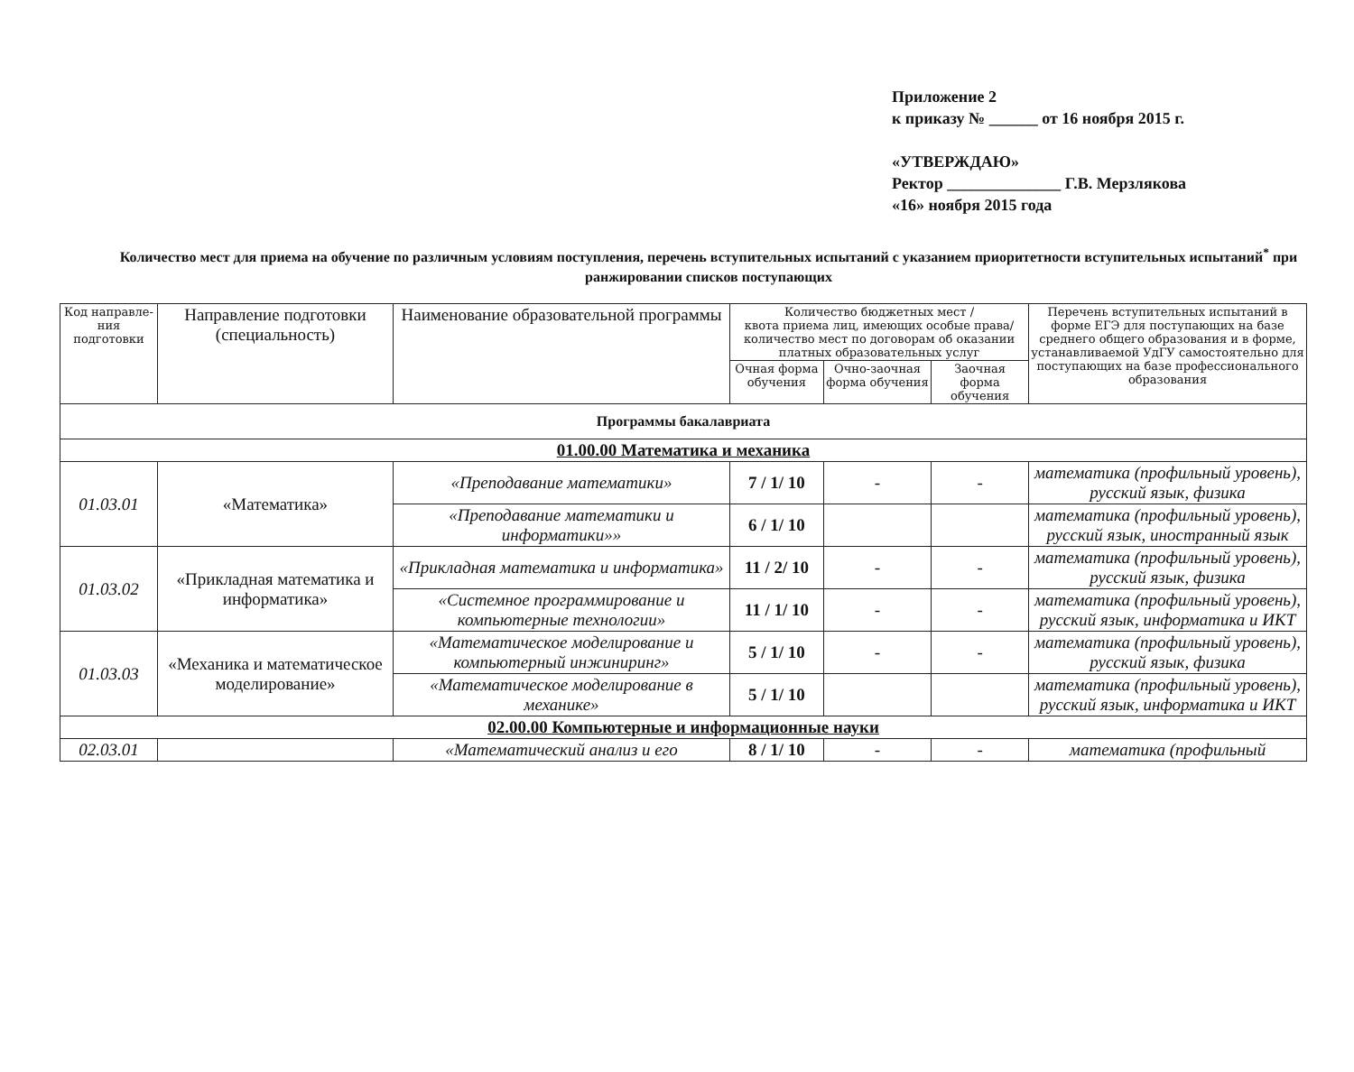Приложение 2
к приказу № ______ от 16 ноября 2015 г.
«УТВЕРЖДАЮ»
Ректор ______________ Г.В. Мерзлякова
«16» ноября 2015 года
Количество мест для приема на обучение по различным условиям поступления, перечень вступительных испытаний с указанием приоритетности вступительных испытаний<sup>*</sup> при ранжировании списков поступающих
| Код направле-ния подготовки | Направление подготовки (специальность) | Наименование образовательной программы | Количество бюджетных мест / квота приема лиц, имеющих особые права/ количество мест по договорам об оказании платных образовательных услуг | | | Перечень вступительных испытаний в форме ЕГЭ для поступающих на базе среднего общего образования и в форме, устанавливаемой УдГУ самостоятельно для поступающих на базе профессионального образования |
| --- | --- | --- | --- | --- | --- | --- |
| | | | Очная форма обучения | Очно-заочная форма обучения | Заочная форма обучения | |
| Программы бакалавриата | | | | | | |
| 01.00.00 Математика и механика | | | | | | |
| 01.03.01 | «Математика» | «Преподавание математики» | 7 / 1/ 10 | - | - | математика (профильный уровень), русский язык, физика |
| | | «Преподавание математики и информатики»» | 6 / 1/ 10 | | | математика (профильный уровень), русский язык, иностранный язык |
| 01.03.02 | «Прикладная математика и информатика» | «Прикладная математика и информатика» | 11 / 2/ 10 | - | - | математика (профильный уровень), русский язык, физика |
| | | «Системное программирование и компьютерные технологии» | 11 / 1/ 10 | - | - | математика (профильный уровень), русский язык, информатика и ИКТ |
| 01.03.03 | «Механика и математическое моделирование» | «Математическое моделирование и компьютерный инжиниринг» | 5 / 1/ 10 | - | - | математика (профильный уровень), русский язык, физика |
| | | «Математическое моделирование в механике» | 5 / 1/ 10 | | | математика (профильный уровень), русский язык, информатика и ИКТ |
| 02.00.00 Компьютерные и информационные науки | | | | | | |
| 02.03.01 | | «Математический анализ и его | 8 / 1/ 10 | - | - | математика (профильный |